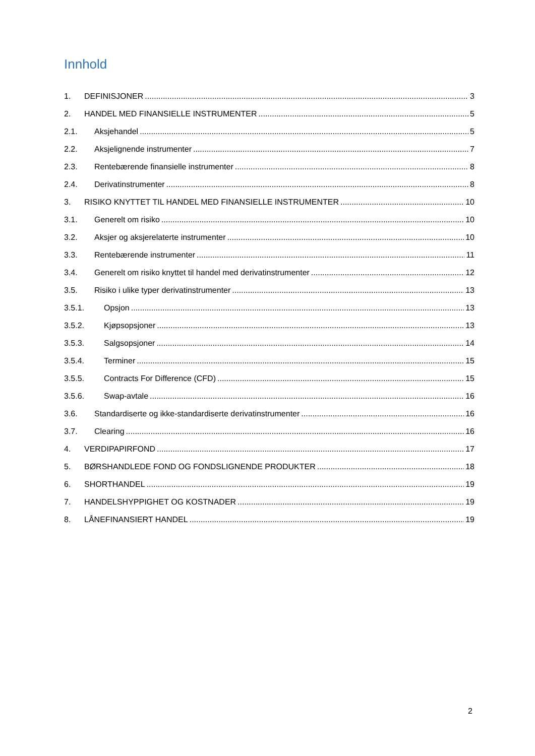Innhold
1. DEFINISJONER 3
2. HANDEL MED FINANSIELLE INSTRUMENTER 5
2.1. Aksjehandel 5
2.2. Aksjelignende instrumenter 7
2.3. Rentebærende finansielle instrumenter 8
2.4. Derivatinstrumenter 8
3. RISIKO KNYTTET TIL HANDEL MED FINANSIELLE INSTRUMENTER 10
3.1. Generelt om risiko 10
3.2. Aksjer og aksjerelaterte instrumenter 10
3.3. Rentebærende instrumenter 11
3.4. Generelt om risiko knyttet til handel med derivatinstrumenter 12
3.5. Risiko i ulike typer derivatinstrumenter 13
3.5.1. Opsjon 13
3.5.2. Kjøpsopsjoner 13
3.5.3. Salgsopsjoner 14
3.5.4. Terminer 15
3.5.5. Contracts For Difference (CFD) 15
3.5.6. Swap-avtale 16
3.6. Standardiserte og ikke-standardiserte derivatinstrumenter 16
3.7. Clearing 16
4. VERDIPAPIRFOND 17
5. BØRSHANDLEDE FOND OG FONDSLIGNENDE PRODUKTER 18
6. SHORTHANDEL 19
7. HANDELSHYPPIGHET OG KOSTNADER 19
8. LÅNEFINANSIERT HANDEL 19
2